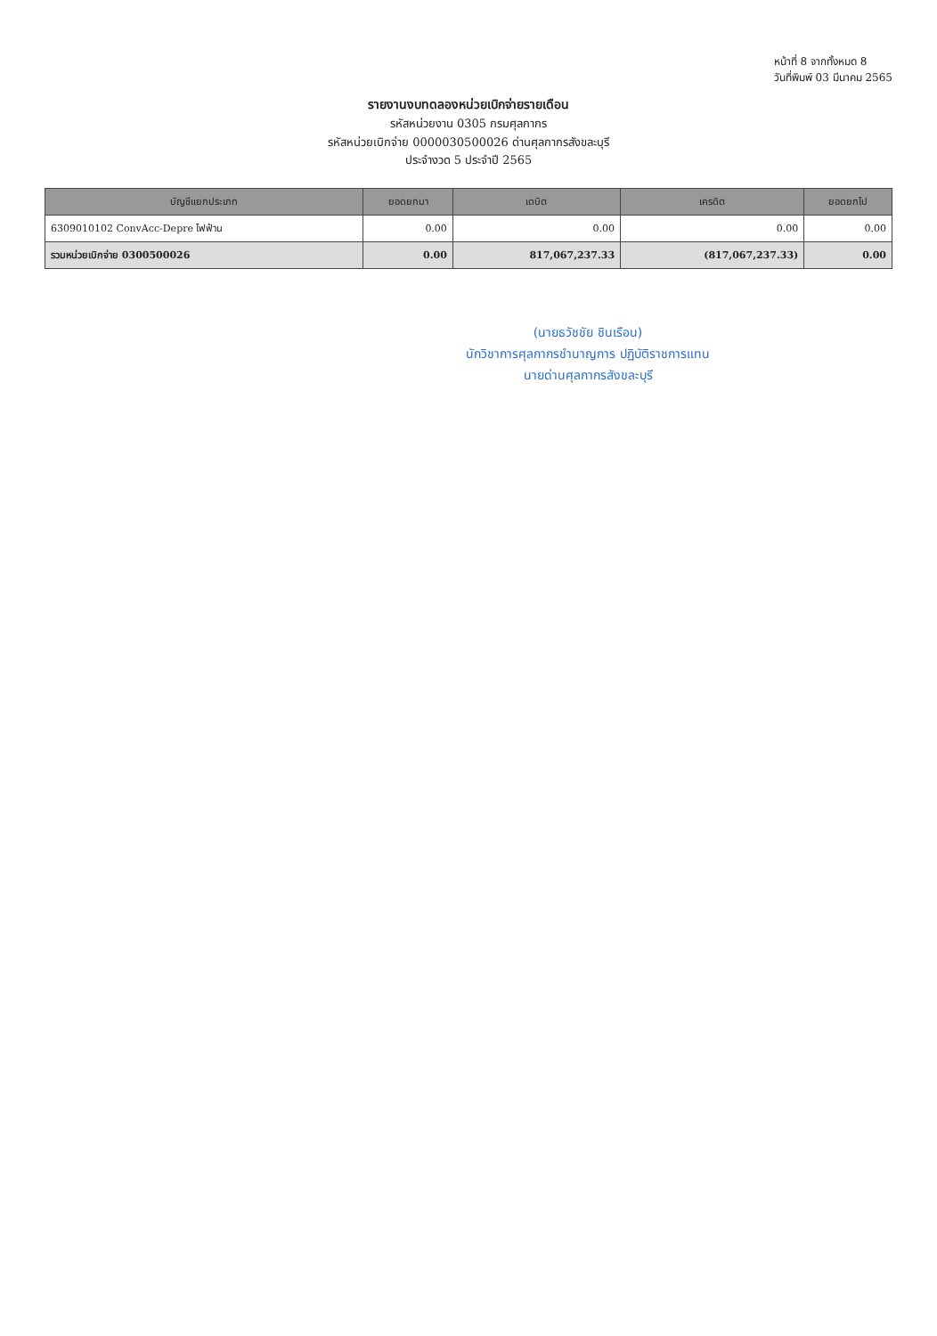หน้าที่ 8 จากทั้งหมด 8
วันที่พิมพ์ 03 มีนาคม 2565
รายงานงบทดลองหน่วยเบิกจ่ายรายเดือน
รหัสหน่วยงาน 0305 กรมศุลกากร
รหัสหน่วยเบิกจ่าย 0000030500026 ด่านศุลกากรสังขละบุรี
ประจำงวด 5 ประจำปี 2565
| บัญชีแยกประเภท | ยอดยกมา | เดบิต | เครดิต | ยอดยกไป |
| --- | --- | --- | --- | --- |
| 6309010102 ConvAcc-Depre ไฟฟ้าน | 0.00 | 0.00 | 0.00 | 0.00 |
| รวมหน่วยเบิกจ่าย 0300500026 | 0.00 | 817,067,237.33 | (817,067,237.33) | 0.00 |
(นายธวัชชัย ชินเรือน)
นักวิชาการศุลกากรชำนาญการ ปฏิบัติราชการแทน
นายด่านศุลกากรสังขละบุรี